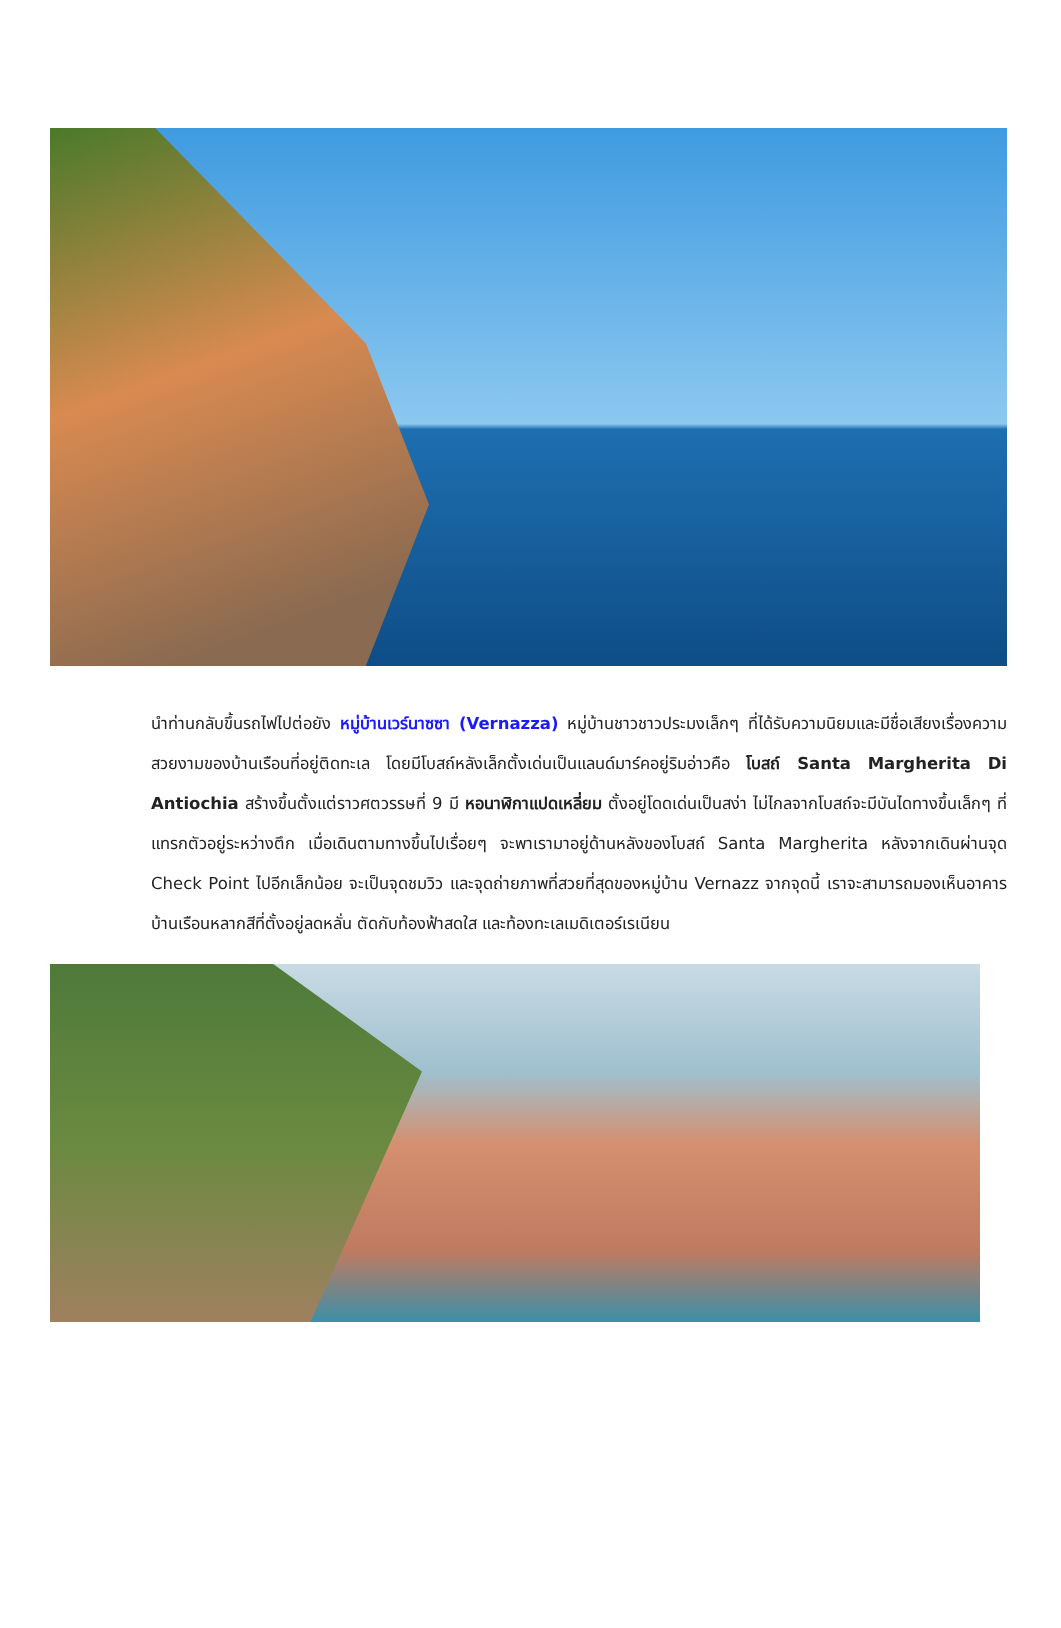นำท่านกลับขึ้นรถไฟไปต่อยัง หมู่บ้านเวร์นาซซา (Vernazza) หมู่บ้านชาวชาวประมงเล็กๆ ที่ได้รับความนิยมและมีชื่อเสียงเรื่องความสวยงามของบ้านเรือนที่อยู่ติดทะเล โดยมีโบสถ์หลังเล็กตั้งเด่นเป็นแลนด์มาร์คอยู่ริมอ่าวคือ โบสถ์ Santa Margherita Di Antiochia สร้างขึ้นตั้งแต่ราวศตวรรษที่ 9 มี หอนาฬิกาแปดเหลี่ยม ตั้งอยู่โดดเด่นเป็นสง่า ไม่ไกลจากโบสถ์จะมีบันไดทางขึ้นเล็กๆ ที่แทรกตัวอยู่ระหว่างตึก เมื่อเดินตามทางขึ้นไปเรื่อยๆ จะพาเรามาอยู่ด้านหลังของโบสถ์ Santa Margherita หลังจากเดินผ่านจุด Check Point ไปอีกเล็กน้อย จะเป็นจุดชมวิว และจุดถ่ายภาพที่สวยที่สุดของหมู่บ้าน Vernazz จากจุดนี้ เราจะสามารถมองเห็นอาคารบ้านเรือนหลากสีที่ตั้งอยู่ลดหลั่น ตัดกับท้องฟ้าสดใส และท้องทะเลเมดิเตอร์เรเนียน